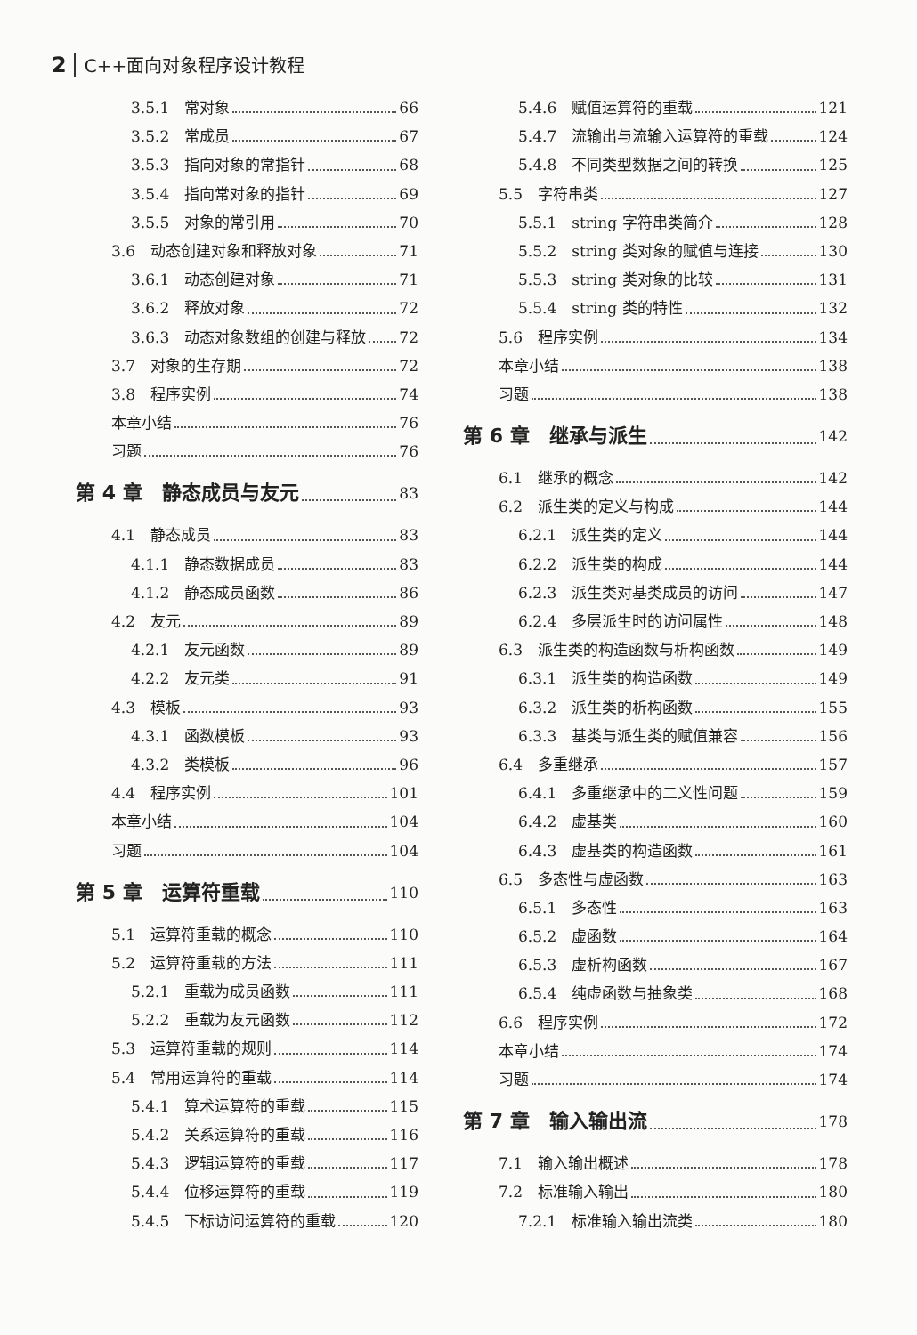2 C++面向对象程序设计教程
3.5.1　常对象 66
3.5.2　常成员 67
3.5.3　指向对象的常指针 68
3.5.4　指向常对象的指针 69
3.5.5　对象的常引用 70
3.6　动态创建对象和释放对象 71
3.6.1　动态创建对象 71
3.6.2　释放对象 72
3.6.3　动态对象数组的创建与释放 72
3.7　对象的生存期 72
3.8　程序实例 74
本章小结 76
习题 76
第 4 章　静态成员与友元 83
4.1　静态成员 83
4.1.1　静态数据成员 83
4.1.2　静态成员函数 86
4.2　友元 89
4.2.1　友元函数 89
4.2.2　友元类 91
4.3　模板 93
4.3.1　函数模板 93
4.3.2　类模板 96
4.4　程序实例 101
本章小结 104
习题 104
第 5 章　运算符重载 110
5.1　运算符重载的概念 110
5.2　运算符重载的方法 111
5.2.1　重载为成员函数 111
5.2.2　重载为友元函数 112
5.3　运算符重载的规则 114
5.4　常用运算符的重载 114
5.4.1　算术运算符的重载 115
5.4.2　关系运算符的重载 116
5.4.3　逻辑运算符的重载 117
5.4.4　位移运算符的重载 119
5.4.5　下标访问运算符的重载 120
5.4.6　赋值运算符的重载 121
5.4.7　流输出与流输入运算符的重载 124
5.4.8　不同类型数据之间的转换 125
5.5　字符串类 127
5.5.1　string 字符串类简介 128
5.5.2　string 类对象的赋值与连接 130
5.5.3　string 类对象的比较 131
5.5.4　string 类的特性 132
5.6　程序实例 134
本章小结 138
习题 138
第 6 章　继承与派生 142
6.1　继承的概念 142
6.2　派生类的定义与构成 144
6.2.1　派生类的定义 144
6.2.2　派生类的构成 144
6.2.3　派生类对基类成员的访问 147
6.2.4　多层派生时的访问属性 148
6.3　派生类的构造函数与析构函数 149
6.3.1　派生类的构造函数 149
6.3.2　派生类的析构函数 155
6.3.3　基类与派生类的赋值兼容 156
6.4　多重继承 157
6.4.1　多重继承中的二义性问题 159
6.4.2　虚基类 160
6.4.3　虚基类的构造函数 161
6.5　多态性与虚函数 163
6.5.1　多态性 163
6.5.2　虚函数 164
6.5.3　虚析构函数 167
6.5.4　纯虚函数与抽象类 168
6.6　程序实例 172
本章小结 174
习题 174
第 7 章　输入输出流 178
7.1　输入输出概述 178
7.2　标准输入输出 180
7.2.1　标准输入输出流类 180